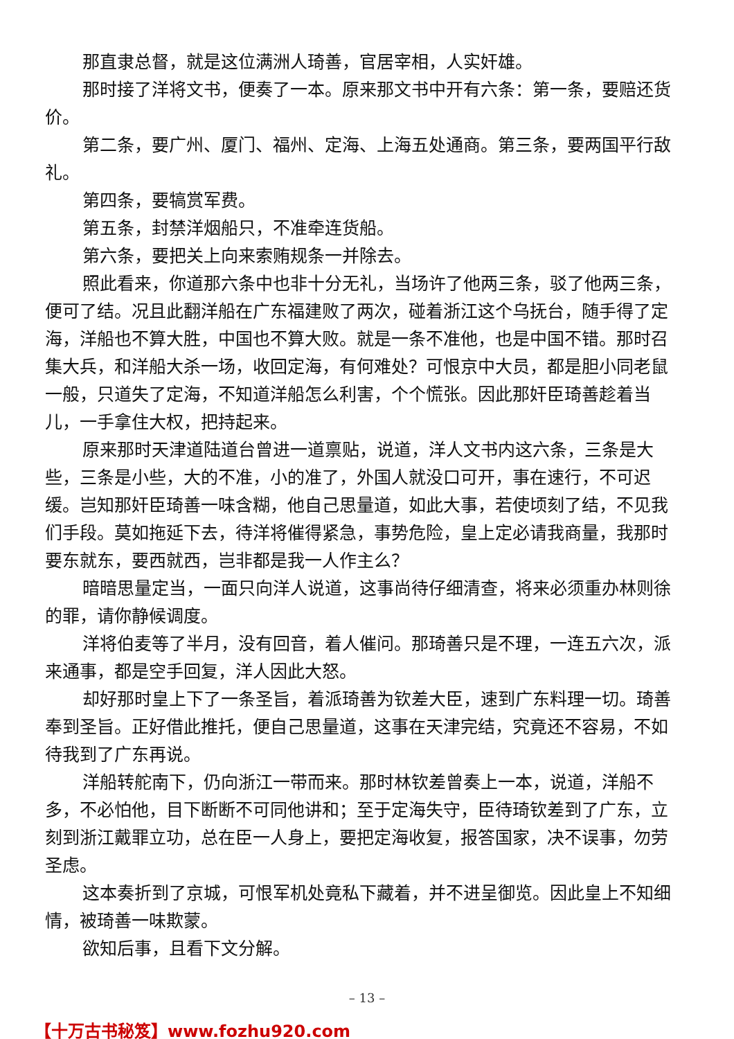那直隶总督，就是这位满洲人琦善，官居宰相，人实奸雄。
那时接了洋将文书，便奏了一本。原来那文书中开有六条：第一条，要赔还货价。
第二条，要广州、厦门、福州、定海、上海五处通商。第三条，要两国平行敌礼。
第四条，要犒赏军费。
第五条，封禁洋烟船只，不准牵连货船。
第六条，要把关上向来索贿规条一并除去。
照此看来，你道那六条中也非十分无礼，当场许了他两三条，驳了他两三条，便可了结。况且此翻洋船在广东福建败了两次，碰着浙江这个乌抚台，随手得了定海，洋船也不算大胜，中国也不算大败。就是一条不准他，也是中国不错。那时召集大兵，和洋船大杀一场，收回定海，有何难处？可恨京中大员，都是胆小同老鼠一般，只道失了定海，不知道洋船怎么利害，个个慌张。因此那奸臣琦善趁着当儿，一手拿住大权，把持起来。
原来那时天津道陆道台曾进一道禀贴，说道，洋人文书内这六条，三条是大些，三条是小些，大的不准，小的准了，外国人就没口可开，事在速行，不可迟缓。岂知那奸臣琦善一味含糊，他自己思量道，如此大事，若使顷刻了结，不见我们手段。莫如拖延下去，待洋将催得紧急，事势危险，皇上定必请我商量，我那时要东就东，要西就西，岂非都是我一人作主么？
暗暗思量定当，一面只向洋人说道，这事尚待仔细清查，将来必须重办林则徐的罪，请你静候调度。
洋将伯麦等了半月，没有回音，着人催问。那琦善只是不理，一连五六次，派来通事，都是空手回复，洋人因此大怒。
却好那时皇上下了一条圣旨，着派琦善为钦差大臣，速到广东料理一切。琦善奉到圣旨。正好借此推托，便自己思量道，这事在天津完结，究竟还不容易，不如待我到了广东再说。
洋船转舵南下，仍向浙江一带而来。那时林钦差曾奏上一本，说道，洋船不多，不必怕他，目下断断不可同他讲和；至于定海失守，臣待琦钦差到了广东，立刻到浙江戴罪立功，总在臣一人身上，要把定海收复，报答国家，决不误事，勿劳圣虑。
这本奏折到了京城，可恨军机处竟私下藏着，并不进呈御览。因此皇上不知细情，被琦善一味欺蒙。
欲知后事，且看下文分解。
– 13 –
【十万古书秘笈】www.fozhu920.com